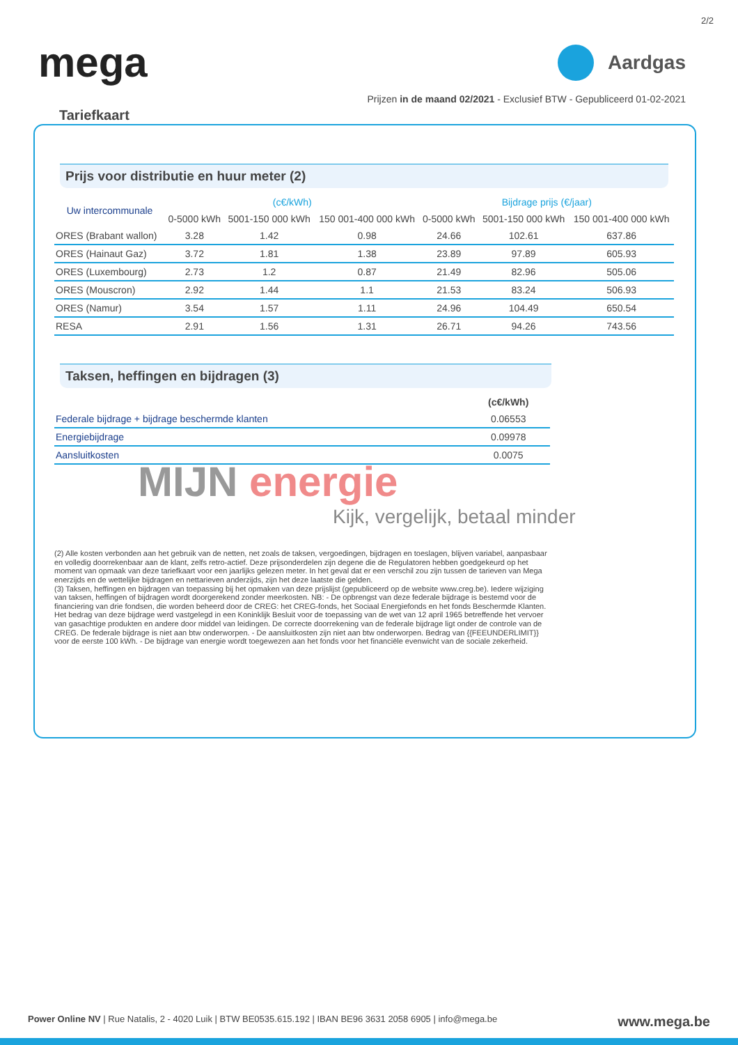2/2
mega
Aardgas
Prijzen in de maand 02/2021 - Exclusief BTW - Gepubliceerd 01-02-2021
Tariefkaart
Prijs voor distributie en huur meter (2)
| Uw intercommunale | (c€/kWh) | | | Bijdrage prijs (€/jaar) | | |
| --- | --- | --- | --- | --- | --- | --- |
| | 0-5000 kWh | 5001-150 000 kWh | 150 001-400 000 kWh | 0-5000 kWh | 5001-150 000 kWh | 150 001-400 000 kWh |
| ORES (Brabant wallon) | 3.28 | 1.42 | 0.98 | 24.66 | 102.61 | 637.86 |
| ORES (Hainaut Gaz) | 3.72 | 1.81 | 1.38 | 23.89 | 97.89 | 605.93 |
| ORES (Luxembourg) | 2.73 | 1.2 | 0.87 | 21.49 | 82.96 | 505.06 |
| ORES (Mouscron) | 2.92 | 1.44 | 1.1 | 21.53 | 83.24 | 506.93 |
| ORES (Namur) | 3.54 | 1.57 | 1.11 | 24.96 | 104.49 | 650.54 |
| RESA | 2.91 | 1.56 | 1.31 | 26.71 | 94.26 | 743.56 |
Taksen, heffingen en bijdragen (3)
| | (c€/kWh) |
| --- | --- |
| Federale bijdrage + bijdrage beschermde klanten | 0.06553 |
| Energiebijdrage | 0.09978 |
| Aansluitkosten | 0.0075 |
MIJN energie
Kijk, vergelijk, betaal minder
(2) Alle kosten verbonden aan het gebruik van de netten, net zoals de taksen, vergoedingen, bijdragen en toeslagen, blijven variabel, aanpasbaar en volledig doorrekenbaar aan de klant, zelfs retro-actief. Deze prijsonderdelen zijn degene die de Regulatoren hebben goedgekeurd op het moment van opmaak van deze tariefkaart voor een jaarlijks gelezen meter. In het geval dat er een verschil zou zijn tussen de tarieven van Mega enerzijds en de wettelijke bijdragen en nettarieven anderzijds, zijn het deze laatste die gelden.
(3) Taksen, heffingen en bijdragen van toepassing bij het opmaken van deze prijslijst (gepubliceerd op de website www.creg.be). Iedere wijziging van taksen, heffingen of bijdragen wordt doorgerekend zonder meerkosten. NB: - De opbrengst van deze federale bijdrage is bestemd voor de financiering van drie fondsen, die worden beheerd door de CREG: het CREG-fonds, het Sociaal Energiefonds en het fonds Beschermde Klanten. Het bedrag van deze bijdrage werd vastgelegd in een Koninklijk Besluit voor de toepassing van de wet van 12 april 1965 betreffende het vervoer van gasachtige produkten en andere door middel van leidingen. De correcte doorrekening van de federale bijdrage ligt onder de controle van de CREG. De federale bijdrage is niet aan btw onderworpen. - De aansluitkosten zijn niet aan btw onderworpen. Bedrag van {{FEEUNDERLIMIT}} voor de eerste 100 kWh. - De bijdrage van energie wordt toegewezen aan het fonds voor het financiële evenwicht van de sociale zekerheid.
Power Online NV | Rue Natalis, 2 - 4020 Luik | BTW BE0535.615.192 | IBAN BE96 3631 2058 6905 | info@mega.be
www.mega.be